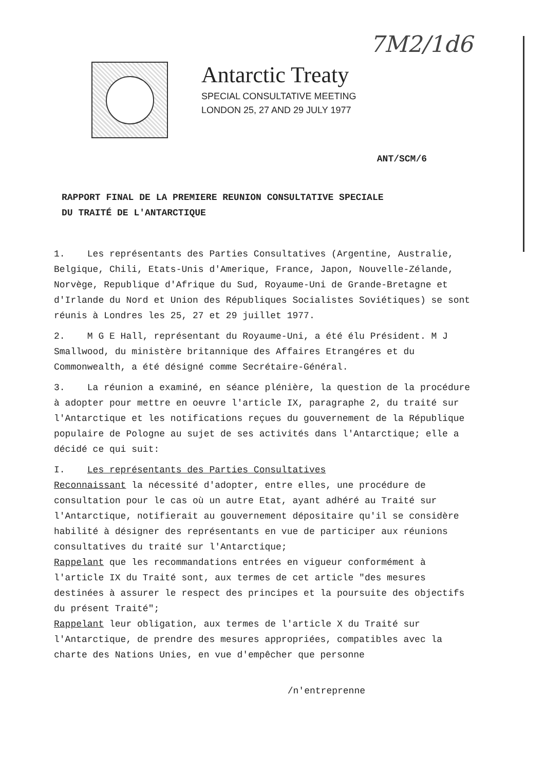7M2/1d6
Antarctic Treaty
SPECIAL CONSULTATIVE MEETING
LONDON 25, 27 AND 29 JULY 1977
ANT/SCM/6
RAPPORT FINAL DE LA PREMIERE REUNION CONSULTATIVE SPECIALE
DU TRAITÉ DE L'ANTARCTIQUE
1. Les représentants des Parties Consultatives (Argentine, Australie, Belgique, Chili, Etats-Unis d'Amerique, France, Japon, Nouvelle-Zélande, Norvège, Republique d'Afrique du Sud, Royaume-Uni de Grande-Bretagne et d'Irlande du Nord et Union des Républiques Socialistes Soviétiques) se sont réunis à Londres les 25, 27 et 29 juillet 1977.
2. M G E Hall, représentant du Royaume-Uni, a été élu Président. M J Smallwood, du ministère britannique des Affaires Etrangéres et du Commonwealth, a été désigné comme Secrétaire-Général.
3. La réunion a examiné, en séance plénière, la question de la procédure à adopter pour mettre en oeuvre l'article IX, paragraphe 2, du traité sur l'Antarctique et les notifications reçues du gouvernement de la République populaire de Pologne au sujet de ses activités dans l'Antarctique; elle a décidé ce qui suit:
I. Les représentants des Parties Consultatives
Reconnaissant la nécessité d'adopter, entre elles, une procédure de consultation pour le cas où un autre Etat, ayant adhéré au Traité sur l'Antarctique, notifierait au gouvernement dépositaire qu'il se considère habilité à désigner des représentants en vue de participer aux réunions consultatives du traité sur l'Antarctique;
Rappelant que les recommandations entrées en vigueur conformément à l'article IX du Traité sont, aux termes de cet article "des mesures destinées à assurer le respect des principes et la poursuite des objectifs du présent Traité";
Rappelant leur obligation, aux termes de l'article X du Traité sur l'Antarctique, de prendre des mesures appropriées, compatibles avec la charte des Nations Unies, en vue d'empêcher que personne
/n'entreprenne